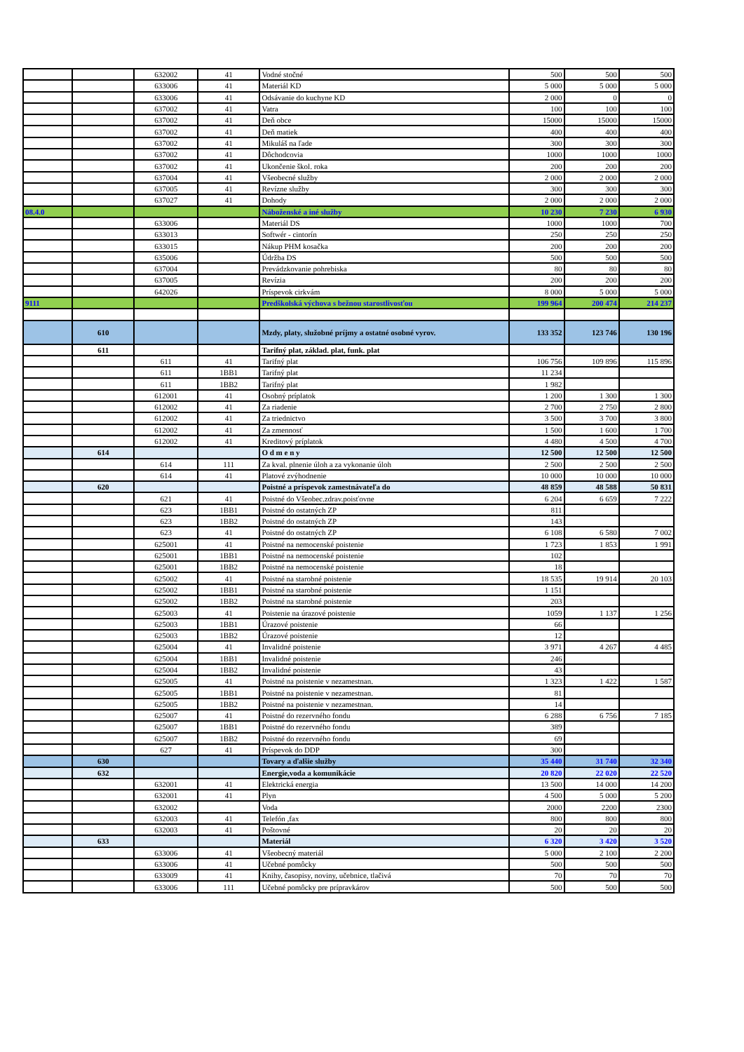| | | 632002 | 41 | Vodné stočné | 500 | 500 | 500 |
| | | 633006 | 41 | Materiál KD | 5 000 | 5 000 | 5 000 |
| | | 633006 | 41 | Odsávanie do kuchyne KD | 2 000 | 0 | 0 |
| | | 637002 | 41 | Vatra | 100 | 100 | 100 |
| | | 637002 | 41 | Deň obce | 15000 | 15000 | 15000 |
| | | 637002 | 41 | Deň matiek | 400 | 400 | 400 |
| | | 637002 | 41 | Mikuláš na ľade | 300 | 300 | 300 |
| | | 637002 | 41 | Dôchodcovia | 1000 | 1000 | 1000 |
| | | 637002 | 41 | Ukončenie škol. roka | 200 | 200 | 200 |
| | | 637004 | 41 | Všeobecné služby | 2 000 | 2 000 | 2 000 |
| | | 637005 | 41 | Revízne služby | 300 | 300 | 300 |
| | | 637027 | 41 | Dohody | 2 000 | 2 000 | 2 000 |
| 08.4.0 | | | | Náboženské a iné služby | 10 230 | 7 230 | 6 930 |
| | | 633006 | | Materiál DS | 1000 | 1000 | 700 |
| | | 633013 | | Softwér - cintorín | 250 | 250 | 250 |
| | | 633015 | | Nákup PHM kosačka | 200 | 200 | 200 |
| | | 635006 | | Údržba DS | 500 | 500 | 500 |
| | | 637004 | | Prevádzkovanie pohrebiska | 80 | 80 | 80 |
| | | 637005 | | Revízia | 200 | 200 | 200 |
| | | 642026 | | Príspevok cirkvám | 8 000 | 5 000 | 5 000 |
| 9111 | | | | Predškolská výchova s bežnou starostlivosťou | 199 964 | 200 474 | 214 237 |
| | 610 | | | Mzdy, platy, služobné príjmy a ostatné osobné vyrov. | 133 352 | 123 746 | 130 196 |
| | 611 | | | Tarifný plat, základ. plat, funk. plat | | | |
| | | 611 | 41 | Tarifný plat | 106 756 | 109 896 | 115 896 |
| | | 611 | 1BB1 | Tarifný plat | 11 234 | | |
| | | 611 | 1BB2 | Tarifný plat | 1 982 | | |
| | | 612001 | 41 | Osobný príplatok | 1 200 | 1 300 | 1 300 |
| | | 612002 | 41 | Za riadenie | 2 700 | 2 750 | 2 800 |
| | | 612002 | 41 | Za triednictvo | 3 500 | 3 700 | 3 800 |
| | | 612002 | 41 | Za zmennosť | 1 500 | 1 600 | 1 700 |
| | | 612002 | 41 | Kreditový príplatok | 4 480 | 4 500 | 4 700 |
| | 614 | | | O d m e n y | 12 500 | 12 500 | 12 500 |
| | | 614 | 111 | Za kval. plnenie úloh a za vykonanie úloh | 2 500 | 2 500 | 2 500 |
| | | 614 | 41 | Platové zvýhodnenie | 10 000 | 10 000 | 10 000 |
| | 620 | | | Poistné a príspevok zamestnávateľa do | 48 859 | 48 588 | 50 831 |
| | | 621 | 41 | Poistné do Všeobec.zdrav.poisťovne | 6 204 | 6 659 | 7 222 |
| | | 623 | 1BB1 | Poistné do ostatných ZP | 811 | | |
| | | 623 | 1BB2 | Poistné do ostatných ZP | 143 | | |
| | | 623 | 41 | Poistné do ostatných ZP | 6 108 | 6 580 | 7 002 |
| | | 625001 | 41 | Poistné na nemocenské poistenie | 1 723 | 1 853 | 1 991 |
| | | 625001 | 1BB1 | Poistné na nemocenské poistenie | 102 | | |
| | | 625001 | 1BB2 | Poistné na nemocenské poistenie | 18 | | |
| | | 625002 | 41 | Poistné na starobné poistenie | 18 535 | 19 914 | 20 103 |
| | | 625002 | 1BB1 | Poistné na starobné poistenie | 1 151 | | |
| | | 625002 | 1BB2 | Poistné na starobné poistenie | 203 | | |
| | | 625003 | 41 | Poistenie na úrazové poistenie | 1059 | 1 137 | 1 256 |
| | | 625003 | 1BB1 | Úrazové poistenie | 66 | | |
| | | 625003 | 1BB2 | Úrazové poistenie | 12 | | |
| | | 625004 | 41 | Invalidné poistenie | 3 971 | 4 267 | 4 485 |
| | | 625004 | 1BB1 | Invalidné poistenie | 246 | | |
| | | 625004 | 1BB2 | Invalidné poistenie | 43 | | |
| | | 625005 | 41 | Poistné na poistenie v nezamestnan. | 1 323 | 1 422 | 1 587 |
| | | 625005 | 1BB1 | Poistné na poistenie v nezamestnan. | 81 | | |
| | | 625005 | 1BB2 | Poistné na poistenie v nezamestnan. | 14 | | |
| | | 625007 | 41 | Poistné do rezervného fondu | 6 288 | 6 756 | 7 185 |
| | | 625007 | 1BB1 | Poistné do rezervného fondu | 389 | | |
| | | 625007 | 1BB2 | Poistné do rezervného fondu | 69 | | |
| | | 627 | 41 | Príspevok do DDP | 300 | | |
| | 630 | | | Tovary a ďalšie služby | 35 440 | 31 740 | 32 340 |
| | 632 | | | Energie,voda a komunikácie | 20 820 | 22 020 | 22 520 |
| | | 632001 | 41 | Elektrická energia | 13 500 | 14 000 | 14 200 |
| | | 632001 | 41 | Plyn | 4 500 | 5 000 | 5 200 |
| | | 632002 | | Voda | 2000 | 2200 | 2300 |
| | | 632003 | 41 | Telefón ,fax | 800 | 800 | 800 |
| | | 632003 | 41 | Poštovné | 20 | 20 | 20 |
| | 633 | | | Materiál | 6 320 | 3 420 | 3 520 |
| | | 633006 | 41 | Všeobecný materiál | 5 000 | 2 100 | 2 200 |
| | | 633006 | 41 | Učebné pomôcky | 500 | 500 | 500 |
| | | 633009 | 41 | Knihy, časopisy, noviny, učebnice, tlačivá | 70 | 70 | 70 |
| | | 633006 | 111 | Učebné pomôcky pre prípravkárov | 500 | 500 | 500 |